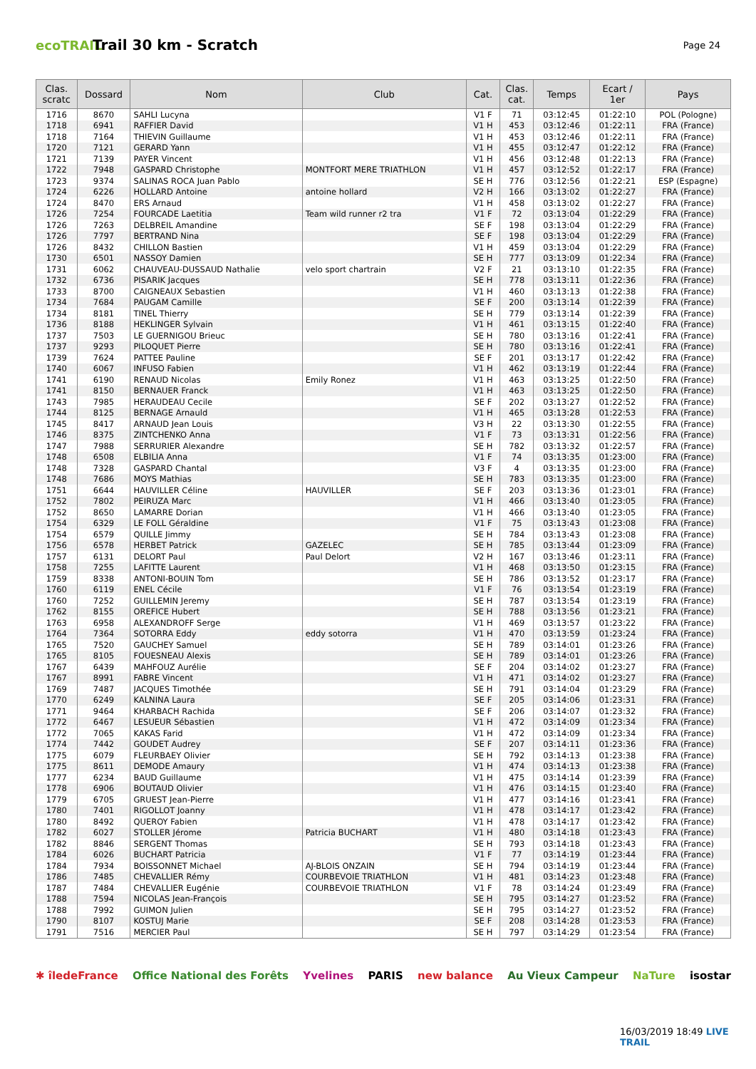ecoTRAIL
Trail 30 km - Scratch
Page 24
| Clas. scratc | Dossard | Nom | Club | Cat. | Clas. cat. | Temps | Ecart / 1er | Pays |
| --- | --- | --- | --- | --- | --- | --- | --- | --- |
| 1716 | 8670 | SAHLI Lucyna | | V1 F | 71 | 03:12:45 | 01:22:10 | POL (Pologne) |
| 1718 | 6941 | RAFFIER David | | V1 H | 453 | 03:12:46 | 01:22:11 | FRA (France) |
| 1718 | 7164 | THIEVIN Guillaume | | V1 H | 453 | 03:12:46 | 01:22:11 | FRA (France) |
| 1720 | 7121 | GERARD Yann | | V1 H | 455 | 03:12:47 | 01:22:12 | FRA (France) |
| 1721 | 7139 | PAYER Vincent | | V1 H | 456 | 03:12:48 | 01:22:13 | FRA (France) |
| 1722 | 7948 | GASPARD Christophe | MONTFORT MERE TRIATHLON | V1 H | 457 | 03:12:52 | 01:22:17 | FRA (France) |
| 1723 | 9374 | SALINAS ROCA Juan Pablo | | SE H | 776 | 03:12:56 | 01:22:21 | ESP (Espagne) |
| 1724 | 6226 | HOLLARD Antoine | antoine hollard | V2 H | 166 | 03:13:02 | 01:22:27 | FRA (France) |
| 1724 | 8470 | ERS Arnaud | | V1 H | 458 | 03:13:02 | 01:22:27 | FRA (France) |
| 1726 | 7254 | FOURCADE Laetitia | Team wild runner r2 tra | V1 F | 72 | 03:13:04 | 01:22:29 | FRA (France) |
| 1726 | 7263 | DELBREIL Amandine | | SE F | 198 | 03:13:04 | 01:22:29 | FRA (France) |
| 1726 | 7797 | BERTRAND Nina | | SE F | 198 | 03:13:04 | 01:22:29 | FRA (France) |
| 1726 | 8432 | CHILLON Bastien | | V1 H | 459 | 03:13:04 | 01:22:29 | FRA (France) |
| 1730 | 6501 | NASSOY Damien | | SE H | 777 | 03:13:09 | 01:22:34 | FRA (France) |
| 1731 | 6062 | CHAUVEAU-DUSSAUD Nathalie | velo sport chartrain | V2 F | 21 | 03:13:10 | 01:22:35 | FRA (France) |
| 1732 | 6736 | PISARIK Jacques | | SE H | 778 | 03:13:11 | 01:22:36 | FRA (France) |
| 1733 | 8700 | CAIGNEAUX Sebastien | | V1 H | 460 | 03:13:13 | 01:22:38 | FRA (France) |
| 1734 | 7684 | PAUGAM Camille | | SE F | 200 | 03:13:14 | 01:22:39 | FRA (France) |
| 1734 | 8181 | TINEL Thierry | | SE H | 779 | 03:13:14 | 01:22:39 | FRA (France) |
| 1736 | 8188 | HEKLINGER Sylvain | | V1 H | 461 | 03:13:15 | 01:22:40 | FRA (France) |
| 1737 | 7503 | LE GUERNIGOU Brieuc | | SE H | 780 | 03:13:16 | 01:22:41 | FRA (France) |
| 1737 | 9293 | PILOQUET Pierre | | SE H | 780 | 03:13:16 | 01:22:41 | FRA (France) |
| 1739 | 7624 | PATTEE Pauline | | SE F | 201 | 03:13:17 | 01:22:42 | FRA (France) |
| 1740 | 6067 | INFUSO Fabien | | V1 H | 462 | 03:13:19 | 01:22:44 | FRA (France) |
| 1741 | 6190 | RENAUD Nicolas | Emily Ronez | V1 H | 463 | 03:13:25 | 01:22:50 | FRA (France) |
| 1741 | 8150 | BERNAUER Franck | | V1 H | 463 | 03:13:25 | 01:22:50 | FRA (France) |
| 1743 | 7985 | HERAUDEAU Cecile | | SE F | 202 | 03:13:27 | 01:22:52 | FRA (France) |
| 1744 | 8125 | BERNAGE Arnauld | | V1 H | 465 | 03:13:28 | 01:22:53 | FRA (France) |
| 1745 | 8417 | ARNAUD Jean Louis | | V3 H | 22 | 03:13:30 | 01:22:55 | FRA (France) |
| 1746 | 8375 | ZINTCHENKO Anna | | V1 F | 73 | 03:13:31 | 01:22:56 | FRA (France) |
| 1747 | 7988 | SERRURIER Alexandre | | SE H | 782 | 03:13:32 | 01:22:57 | FRA (France) |
| 1748 | 6508 | ELBILIA Anna | | V1 F | 74 | 03:13:35 | 01:23:00 | FRA (France) |
| 1748 | 7328 | GASPARD Chantal | | V3 F | 4 | 03:13:35 | 01:23:00 | FRA (France) |
| 1748 | 7686 | MOYS Mathias | | SE H | 783 | 03:13:35 | 01:23:00 | FRA (France) |
| 1751 | 6644 | HAUVILLER Céline | HAUVILLER | SE F | 203 | 03:13:36 | 01:23:01 | FRA (France) |
| 1752 | 7802 | PEIRUZA Marc | | V1 H | 466 | 03:13:40 | 01:23:05 | FRA (France) |
| 1752 | 8650 | LAMARRE Dorian | | V1 H | 466 | 03:13:40 | 01:23:05 | FRA (France) |
| 1754 | 6329 | LE FOLL Géraldine | | V1 F | 75 | 03:13:43 | 01:23:08 | FRA (France) |
| 1754 | 6579 | QUILLE Jimmy | | SE H | 784 | 03:13:43 | 01:23:08 | FRA (France) |
| 1756 | 6578 | HERBET Patrick | GAZELEC | SE H | 785 | 03:13:44 | 01:23:09 | FRA (France) |
| 1757 | 6131 | DELORT Paul | Paul Delort | V2 H | 167 | 03:13:46 | 01:23:11 | FRA (France) |
| 1758 | 7255 | LAFITTE Laurent | | V1 H | 468 | 03:13:50 | 01:23:15 | FRA (France) |
| 1759 | 8338 | ANTONI-BOUIN Tom | | SE H | 786 | 03:13:52 | 01:23:17 | FRA (France) |
| 1760 | 6119 | ENEL Cécile | | V1 F | 76 | 03:13:54 | 01:23:19 | FRA (France) |
| 1760 | 7252 | GUILLEMIN Jeremy | | SE H | 787 | 03:13:54 | 01:23:19 | FRA (France) |
| 1762 | 8155 | OREFICE Hubert | | SE H | 788 | 03:13:56 | 01:23:21 | FRA (France) |
| 1763 | 6958 | ALEXANDROFF Serge | | V1 H | 469 | 03:13:57 | 01:23:22 | FRA (France) |
| 1764 | 7364 | SOTORRA Eddy | eddy sotorra | V1 H | 470 | 03:13:59 | 01:23:24 | FRA (France) |
| 1765 | 7520 | GAUCHEY Samuel | | SE H | 789 | 03:14:01 | 01:23:26 | FRA (France) |
| 1765 | 8105 | FOUESNEAU Alexis | | SE H | 789 | 03:14:01 | 01:23:26 | FRA (France) |
| 1767 | 6439 | MAHFOUZ Aurélie | | SE F | 204 | 03:14:02 | 01:23:27 | FRA (France) |
| 1767 | 8991 | FABRE Vincent | | V1 H | 471 | 03:14:02 | 01:23:27 | FRA (France) |
| 1769 | 7487 | JACQUES Timothée | | SE H | 791 | 03:14:04 | 01:23:29 | FRA (France) |
| 1770 | 6249 | KALNINA Laura | | SE F | 205 | 03:14:06 | 01:23:31 | FRA (France) |
| 1771 | 9464 | KHARBACH Rachida | | SE F | 206 | 03:14:07 | 01:23:32 | FRA (France) |
| 1772 | 6467 | LESUEUR Sébastien | | V1 H | 472 | 03:14:09 | 01:23:34 | FRA (France) |
| 1772 | 7065 | KAKAS Farid | | V1 H | 472 | 03:14:09 | 01:23:34 | FRA (France) |
| 1774 | 7442 | GOUDET Audrey | | SE F | 207 | 03:14:11 | 01:23:36 | FRA (France) |
| 1775 | 6079 | FLEURBAEY Olivier | | SE H | 792 | 03:14:13 | 01:23:38 | FRA (France) |
| 1775 | 8611 | DEMODE Amaury | | V1 H | 474 | 03:14:13 | 01:23:38 | FRA (France) |
| 1777 | 6234 | BAUD Guillaume | | V1 H | 475 | 03:14:14 | 01:23:39 | FRA (France) |
| 1778 | 6906 | BOUTAUD Olivier | | V1 H | 476 | 03:14:15 | 01:23:40 | FRA (France) |
| 1779 | 6705 | GRUEST Jean-Pierre | | V1 H | 477 | 03:14:16 | 01:23:41 | FRA (France) |
| 1780 | 7401 | RIGOLLOT Joanny | | V1 H | 478 | 03:14:17 | 01:23:42 | FRA (France) |
| 1780 | 8492 | QUEROY Fabien | | V1 H | 478 | 03:14:17 | 01:23:42 | FRA (France) |
| 1782 | 6027 | STOLLER Jérome | Patricia BUCHART | V1 H | 480 | 03:14:18 | 01:23:43 | FRA (France) |
| 1782 | 8846 | SERGENT Thomas | | SE H | 793 | 03:14:18 | 01:23:43 | FRA (France) |
| 1784 | 6026 | BUCHART Patricia | | V1 F | 77 | 03:14:19 | 01:23:44 | FRA (France) |
| 1784 | 7934 | BOISSONNET Michael | AJ-BLOIS ONZAIN | SE H | 794 | 03:14:19 | 01:23:44 | FRA (France) |
| 1786 | 7485 | CHEVALLIER Rémy | COURBEVOIE TRIATHLON | V1 H | 481 | 03:14:23 | 01:23:48 | FRA (France) |
| 1787 | 7484 | CHEVALLIER Eugénie | COURBEVOIE TRIATHLON | V1 F | 78 | 03:14:24 | 01:23:49 | FRA (France) |
| 1788 | 7594 | NICOLAS Jean-François | | SE H | 795 | 03:14:27 | 01:23:52 | FRA (France) |
| 1788 | 7992 | GUIMON Julien | | SE H | 795 | 03:14:27 | 01:23:52 | FRA (France) |
| 1790 | 8107 | KOSTUJ Marie | | SE F | 208 | 03:14:28 | 01:23:53 | FRA (France) |
| 1791 | 7516 | MERCIER Paul | | SE H | 797 | 03:14:29 | 01:23:54 | FRA (France) |
✱ îledeFrance Office National des Forêts Yvelines PARIS new balance Au Vieux Campeur NaTure isostar
16/03/2019 18:49 LIVE TRAIL